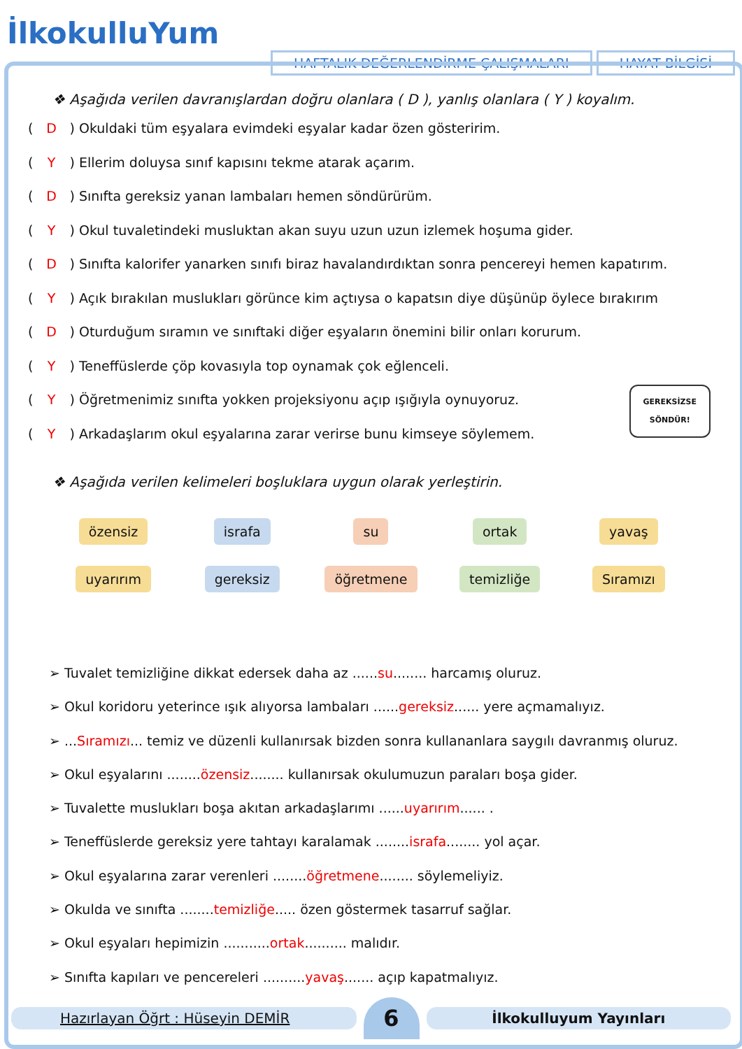İlkokulluYum
HAFTALIK DEĞERLENDİRME ÇALIŞMALARI
HAYAT BİLGİSİ
❖ Aşağıda verilen davranışlardan doğru olanlara ( D ), yanlış olanlara ( Y ) koyalım.
( D ) Okuldaki tüm eşyalara evimdeki eşyalar kadar özen gösteririm.
( Y ) Ellerim doluysa sınıf kapısını tekme atarak açarım.
( D ) Sınıfta gereksiz yanan lambaları hemen söndürürüm.
( Y ) Okul tuvaletindeki musluktan akan suyu uzun uzun izlemek hoşuma gider.
( D ) Sınıfta kalorifer yanarken sınıfı biraz havalandırdıktan sonra pencereyi hemen kapatırım.
( Y ) Açık bırakılan muslukları görünce kim açtıysa o kapatsın diye düşünüp öylece bırakırım
( D ) Oturduğum sıramın ve sınıftaki diğer eşyaların önemini bilir onları korurum.
( Y ) Teneffüslerde çöp kovasıyla top oynamak çok eğlenceli.
( Y ) Öğretmenimiz sınıfta yokken projeksiyonu açıp ışığıyla oynuyoruz.
( Y ) Arkadaşlarım okul eşyalarına zarar verirse bunu kimseye söylemem.
GEREKSİZSE
SÖNDÜR!
❖ Aşağıda verilen kelimeleri boşluklara uygun olarak yerleştirin.
özensiz
uyarırım
israfa
gereksiz
su
öğretmene
ortak
temizliğe
yavaş
Sıramızı
➢ Tuvalet temizliğine dikkat edersek daha az ......su........ harcamış oluruz.
➢ Okul koridoru yeterince ışık alıyorsa lambaları ......gereksiz...... yere açmamalıyız.
➢ ...Sıramızı... temiz ve düzenli kullanırsak bizden sonra kullananlara saygılı davranmış oluruz.
➢ Okul eşyalarını ........özensiz........ kullanırsak okulumuzun paraları boşa gider.
➢ Tuvalette muslukları boşa akıtan arkadaşlarımı ......uyarırım...... .
➢ Teneffüslerde gereksiz yere tahtayı karalamak ........israfa........ yol açar.
➢ Okul eşyalarına zarar verenleri ........öğretmene........ söylemeliyiz.
➢ Okulda ve sınıfta ........temizliğe..... özen göstermek tasarruf sağlar.
➢ Okul eşyaları hepimizin ...........ortak.......... malıdır.
➢ Sınıfta kapıları ve pencereleri ..........yavaş....... açıp kapatmalıyız.
Hazırlayan Öğrt : Hüseyin DEMİR
6
İlkokulluyum Yayınları